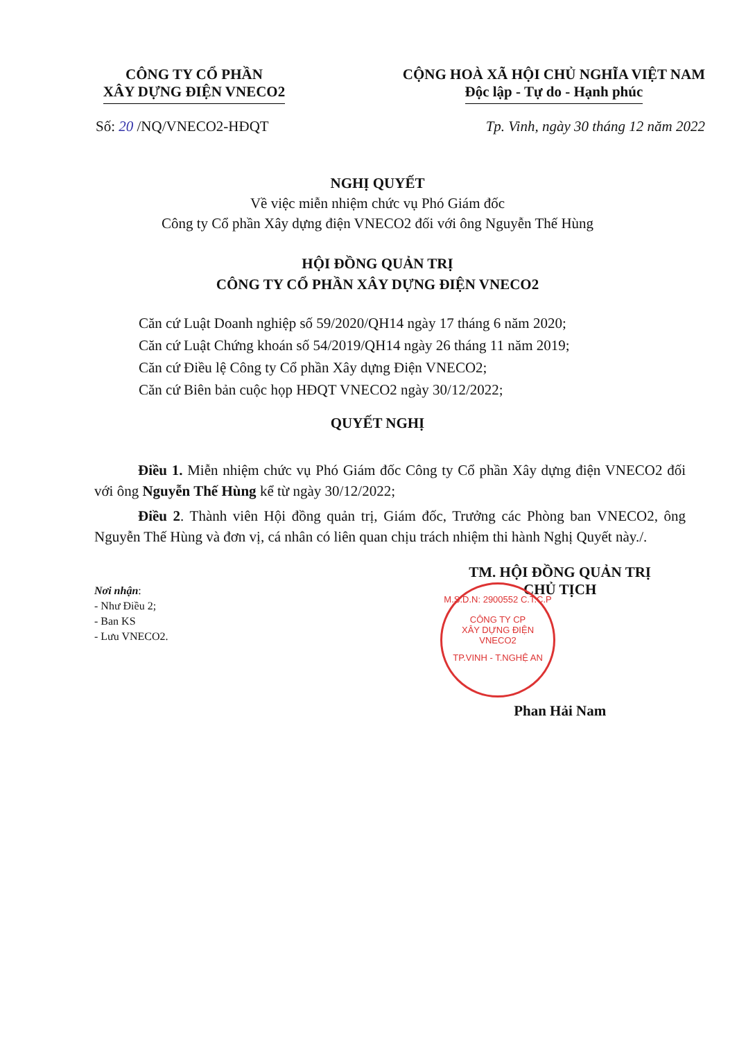CÔNG TY CỔ PHẦN
XÂY DỰNG ĐIỆN VNECO2
CỘNG HOÀ XÃ HỘI CHỦ NGHĨA VIỆT NAM
Độc lập - Tự do - Hạnh phúc
Số: 20 /NQ/VNECO2-HĐQT Tp. Vinh, ngày 30 tháng 12 năm 2022
NGHỊ QUYẾT
Về việc miễn nhiệm chức vụ Phó Giám đốc
Công ty Cổ phần Xây dựng điện VNECO2 đối với ông Nguyễn Thế Hùng
HỘI ĐỒNG QUẢN TRỊ
CÔNG TY CỔ PHẦN XÂY DỰNG ĐIỆN VNECO2
Căn cứ Luật Doanh nghiệp số 59/2020/QH14 ngày 17 tháng 6 năm 2020;
Căn cứ Luật Chứng khoán số 54/2019/QH14 ngày 26 tháng 11 năm 2019;
Căn cứ Điều lệ Công ty Cổ phần Xây dựng Điện VNECO2;
Căn cứ Biên bản cuộc họp HĐQT VNECO2 ngày 30/12/2022;
QUYẾT NGHỊ
Điều 1. Miễn nhiệm chức vụ Phó Giám đốc Công ty Cổ phần Xây dựng điện VNECO2 đối với ông Nguyễn Thế Hùng kể từ ngày 30/12/2022;
Điều 2. Thành viên Hội đồng quản trị, Giám đốc, Trưởng các Phòng ban VNECO2, ông Nguyễn Thế Hùng và đơn vị, cá nhân có liên quan chịu trách nhiệm thi hành Nghị Quyết này./.
Nơi nhận:
- Như Điều 2;
- Ban KS
- Lưu VNECO2.
TM. HỘI ĐỒNG QUẢN TRỊ
CHỦ TỊCH
Phan Hải Nam
M.S.D.N: 2900552 C.T.C.P
CÔNG TY CP
XÂY DỰNG ĐIỆN
VNECO2
TP.VINH - T.NGHỆ AN